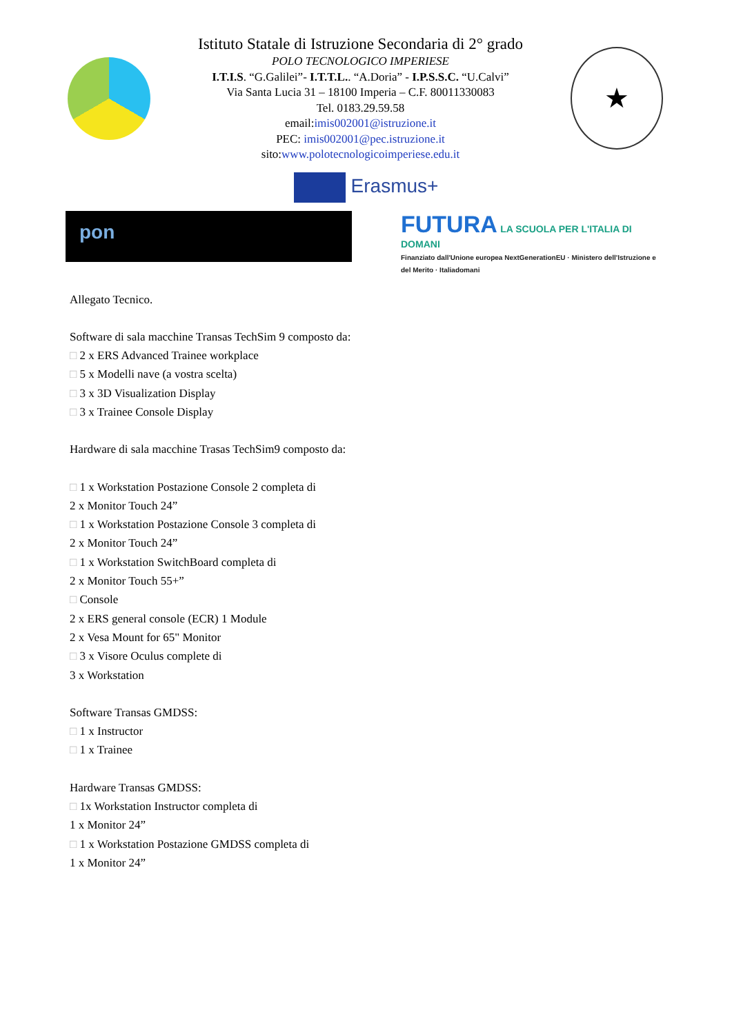Istituto Statale di Istruzione Secondaria di 2° grado
POLO TECNOLOGICO IMPERIESE
I.T.I.S. “G.Galilei”- I.T.T.L.. “A.Doria” - I.P.S.S.C. “U.Calvi”
Via Santa Lucia 31 – 18100 Imperia – C.F. 80011330083
Tel. 0183.29.59.58
email:imis002001@istruzione.it
PEC: imis002001@pec.istruzione.it
sito:www.polotecnologicoimperiese.edu.it
★
Erasmus+
pon
FUTURA LA SCUOLA PER L'ITALIA DI DOMANI
Finanziato dall'Unione europea NextGenerationEU · Ministero dell'Istruzione e del Merito · Italiadomani
Allegato Tecnico.
Software di sala macchine Transas TechSim 9 composto da:
□ 2 x ERS Advanced Trainee workplace
□ 5 x Modelli nave (a vostra scelta)
□ 3 x 3D Visualization Display
□ 3 x Trainee Console Display
Hardware di sala macchine Trasas TechSim9 composto da:
□ 1 x Workstation Postazione Console 2 completa di
2 x Monitor Touch 24”
□ 1 x Workstation Postazione Console 3 completa di
2 x Monitor Touch 24”
□ 1 x Workstation SwitchBoard completa di
2 x Monitor Touch 55+”
□ Console
2 x ERS general console (ECR) 1 Module
2 x Vesa Mount for 65" Monitor
□ 3 x Visore Oculus complete di
3 x Workstation
Software Transas GMDSS:
□ 1 x Instructor
□ 1 x Trainee
Hardware Transas GMDSS:
□ 1x Workstation Instructor completa di
1 x Monitor 24”
□ 1 x Workstation Postazione GMDSS completa di
1 x Monitor 24”